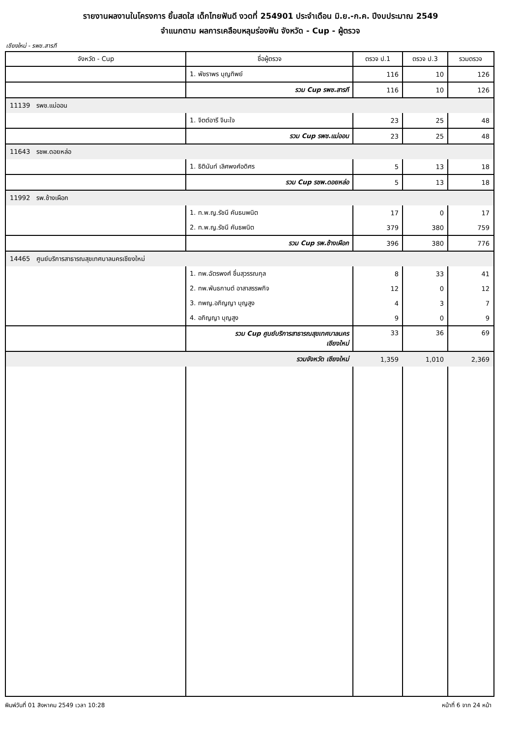รายงานผลงานในโครงการ ยิ้มสดใส เด็กไทยฟันดี งวดที่ 254901 ประจำเดือน มิ.ย.-ก.ค. ปีงบประมาณ 2549
จำแนกตาม ผลการเคลือบหลุมร่องฟัน จังหวัด - Cup - ผู้ตรวจ
เชียงใหม่ - รพช.สารภี
| จังหวัด - Cup | ชื่อผู้ตรวจ | ตรวจ ป.1 | ตรวจ ป.3 | รวมตรวจ |
| --- | --- | --- | --- | --- |
| | 1. พัชราพร บุญทิพย์ | 116 | 10 | 126 |
| | รวม Cup รพช.สารภี | 116 | 10 | 126 |
| 11139 รพช.แม่ออน | | | | |
| | 1. จิตต์อารี จินะใจ | 23 | 25 | 48 |
| | รวม Cup รพช.แม่ออน | 23 | 25 | 48 |
| 11643 รชพ.ดอยหล่อ | | | | |
| | 1. ธิตินันท์ เลิศพงศ์อดิศร | 5 | 13 | 18 |
| | รวม Cup รชพ.ดอยหล่อ | 5 | 13 | 18 |
| 11992 รพ.ช้างเผือก | | | | |
| | 1. ท.พ.ญ.รัชนี คันธนพนิต | 17 | 0 | 17 |
| | 2. ท.พ.ญ.รัชนี คันธพนิต | 379 | 380 | 759 |
| | รวม Cup รพ.ช้างเผือก | 396 | 380 | 776 |
| 14465 ศูนย์บริการสาธารณสุขเทศบาลนครเชียงใหม่ | | | | |
| | 1. ทพ.ฉัตรพงศ์ ชื่นสุวรรณกุล | 8 | 33 | 41 |
| | 2. ทพ.พันธกานต์ อาสาสรรพกิจ | 12 | 0 | 12 |
| | 3. ทพญ.อภิญญา บุญสูง | 4 | 3 | 7 |
| | 4. อภิญญา บุญสูง | 9 | 0 | 9 |
| | รวม Cup ศูนย์บริการสาธารณสุขเทศบาลนคร เชียงใหม่ | 33 | 36 | 69 |
| | รวมจังหวัด เชียงใหม่ | 1,359 | 1,010 | 2,369 |
พิมพ์วันที่ 01 สิงหาคม 2549 เวลา 10:28 หน้าที่ 6 จาก 24 หน้า